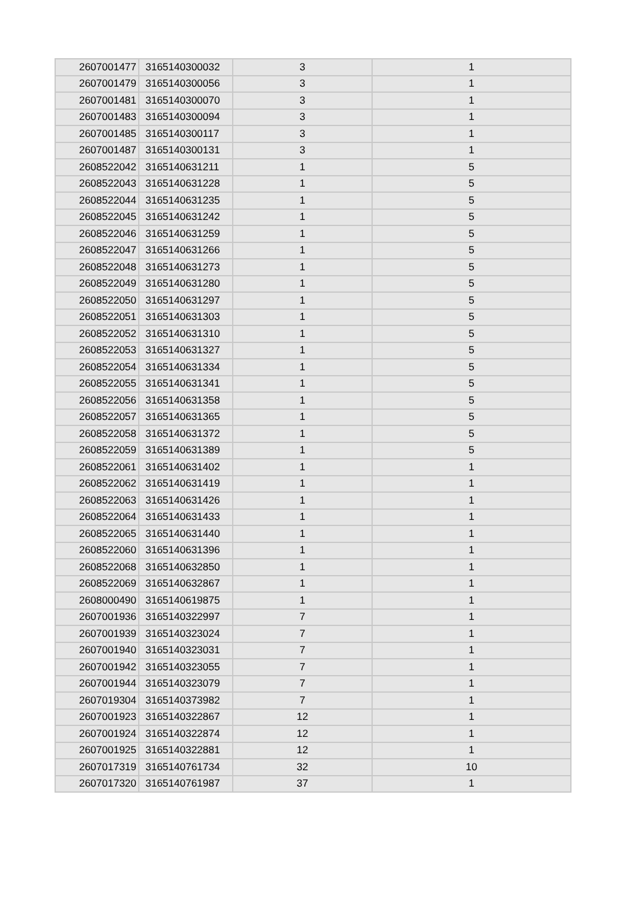| 2607001477 | 3165140300032 | 3 | 1 |
| 2607001479 | 3165140300056 | 3 | 1 |
| 2607001481 | 3165140300070 | 3 | 1 |
| 2607001483 | 3165140300094 | 3 | 1 |
| 2607001485 | 3165140300117 | 3 | 1 |
| 2607001487 | 3165140300131 | 3 | 1 |
| 2608522042 | 3165140631211 | 1 | 5 |
| 2608522043 | 3165140631228 | 1 | 5 |
| 2608522044 | 3165140631235 | 1 | 5 |
| 2608522045 | 3165140631242 | 1 | 5 |
| 2608522046 | 3165140631259 | 1 | 5 |
| 2608522047 | 3165140631266 | 1 | 5 |
| 2608522048 | 3165140631273 | 1 | 5 |
| 2608522049 | 3165140631280 | 1 | 5 |
| 2608522050 | 3165140631297 | 1 | 5 |
| 2608522051 | 3165140631303 | 1 | 5 |
| 2608522052 | 3165140631310 | 1 | 5 |
| 2608522053 | 3165140631327 | 1 | 5 |
| 2608522054 | 3165140631334 | 1 | 5 |
| 2608522055 | 3165140631341 | 1 | 5 |
| 2608522056 | 3165140631358 | 1 | 5 |
| 2608522057 | 3165140631365 | 1 | 5 |
| 2608522058 | 3165140631372 | 1 | 5 |
| 2608522059 | 3165140631389 | 1 | 5 |
| 2608522061 | 3165140631402 | 1 | 1 |
| 2608522062 | 3165140631419 | 1 | 1 |
| 2608522063 | 3165140631426 | 1 | 1 |
| 2608522064 | 3165140631433 | 1 | 1 |
| 2608522065 | 3165140631440 | 1 | 1 |
| 2608522060 | 3165140631396 | 1 | 1 |
| 2608522068 | 3165140632850 | 1 | 1 |
| 2608522069 | 3165140632867 | 1 | 1 |
| 2608000490 | 3165140619875 | 1 | 1 |
| 2607001936 | 3165140322997 | 7 | 1 |
| 2607001939 | 3165140323024 | 7 | 1 |
| 2607001940 | 3165140323031 | 7 | 1 |
| 2607001942 | 3165140323055 | 7 | 1 |
| 2607001944 | 3165140323079 | 7 | 1 |
| 2607019304 | 3165140373982 | 7 | 1 |
| 2607001923 | 3165140322867 | 12 | 1 |
| 2607001924 | 3165140322874 | 12 | 1 |
| 2607001925 | 3165140322881 | 12 | 1 |
| 2607017319 | 3165140761734 | 32 | 10 |
| 2607017320 | 3165140761987 | 37 | 1 |